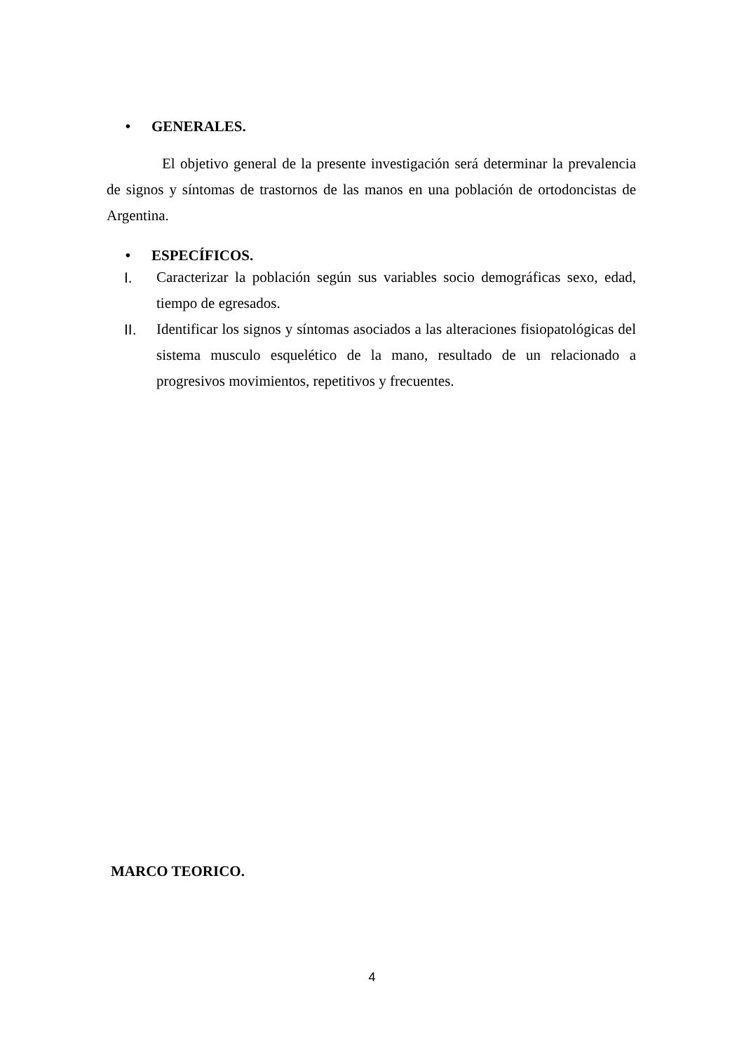• GENERALES.
El objetivo general de la presente investigación será determinar la prevalencia de signos y síntomas de trastornos de las manos en una población de ortodoncistas de Argentina.
• ESPECÍFICOS.
I. Caracterizar la población según sus variables socio demográficas sexo, edad, tiempo de egresados.
II. Identificar los signos y síntomas asociados a las alteraciones fisiopatológicas del sistema musculo esquelético de la mano, resultado de un relacionado a progresivos movimientos, repetitivos y frecuentes.
MARCO TEORICO.
4